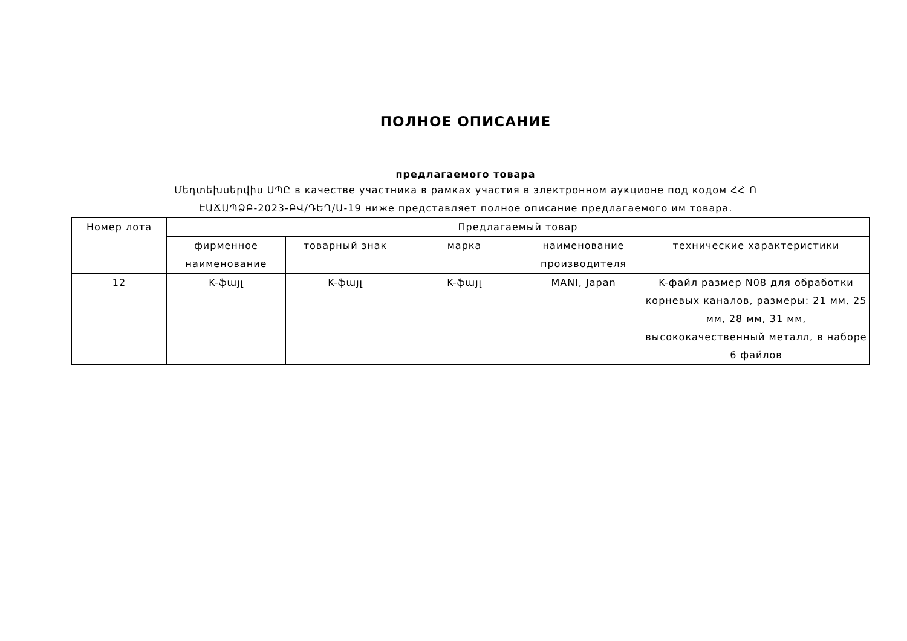ПОЛНОЕ ОПИСАНИЕ
предлагаемого товара
Մեդտեխսերվիս ՍՊԸ в качестве участника в рамках участия в электронном аукционе под кодом ՀՀ Ո
ԷԱՃԱՊՁԲ-2023-ԲՎ/ԴԵՂ/Ա-19 ниже представляет полное описание предлагаемого им товара.
| Номер лота | Предлагаемый товар | | | | |
| --- | --- | --- | --- | --- | --- |
| | фирменное наименование | товарный знак | марка | наименование производителя | технические характеристики |
| 12 | K-ֆայլ | K-ֆայլ | K-ֆայլ | MANI, Japan | K-файл размер N08 для обработки корневых каналов, размеры: 21 мм, 25 мм, 28 мм, 31 мм, высококачественный металл, в наборе 6 файлов |